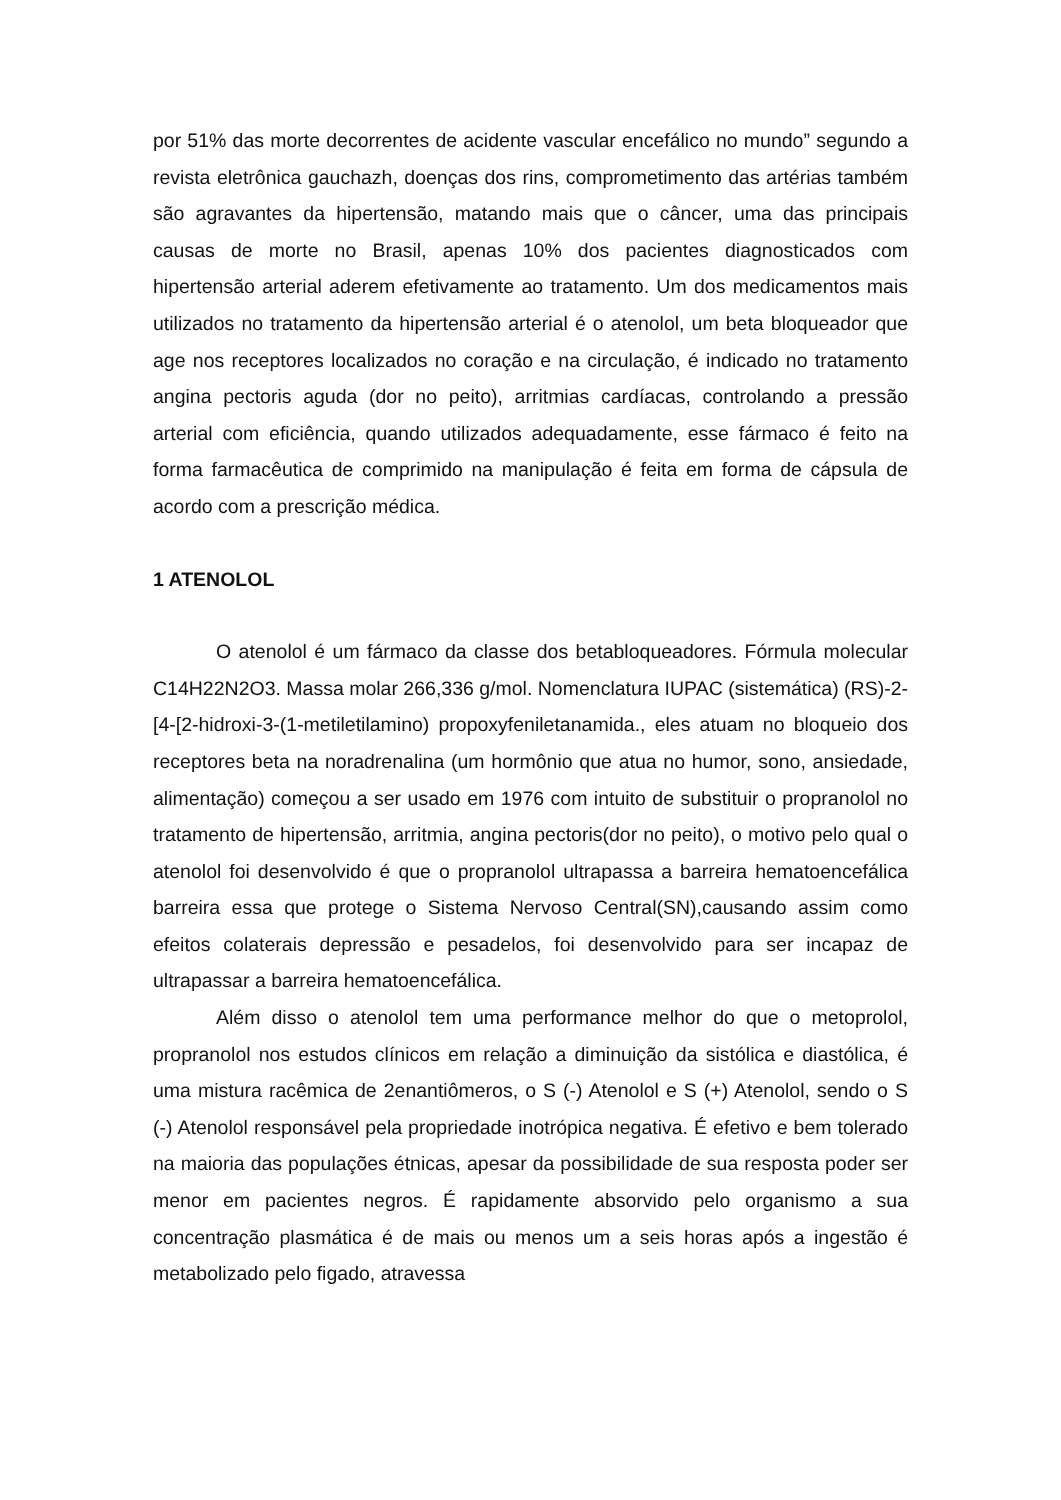por 51% das morte decorrentes de acidente vascular encefálico no mundo” segundo a revista eletrônica gauchazh, doenças dos rins, comprometimento das artérias também são agravantes da hipertensão, matando mais que o câncer, uma das principais causas de morte no Brasil, apenas 10% dos pacientes diagnosticados com hipertensão arterial aderem efetivamente ao tratamento. Um dos medicamentos mais utilizados no tratamento da hipertensão arterial é o atenolol, um beta bloqueador que age nos receptores localizados no coração e na circulação, é indicado no tratamento angina pectoris aguda (dor no peito), arritmias cardíacas, controlando a pressão arterial com eficiência, quando utilizados adequadamente, esse fármaco é feito na forma farmacêutica de comprimido na manipulação é feita em forma de cápsula de acordo com a prescrição médica.
1 ATENOLOL
O atenolol é um fármaco da classe dos betabloqueadores. Fórmula molecular C14H22N2O3. Massa molar 266,336 g/mol. Nomenclatura IUPAC (sistemática) (RS)-2-[4-[2-hidroxi-3-(1-metiletilamino) propoxyfeniletanamida., eles atuam no bloqueio dos receptores beta na noradrenalina (um hormônio que atua no humor, sono, ansiedade, alimentação) começou a ser usado em 1976 com intuito de substituir o propranolol no tratamento de hipertensão, arritmia, angina pectoris(dor no peito), o motivo pelo qual o atenolol foi desenvolvido é que o propranolol ultrapassa a barreira hematoencefálica barreira essa que protege o Sistema Nervoso Central(SN),causando assim como efeitos colaterais depressão e pesadelos, foi desenvolvido para ser incapaz de ultrapassar a barreira hematoencefálica.
Além disso o atenolol tem uma performance melhor do que o metoprolol, propranolol nos estudos clínicos em relação a diminuição da sistólica e diastólica, é uma mistura racêmica de 2enantiômeros, o S (-) Atenolol e S (+) Atenolol, sendo o S (-) Atenolol responsável pela propriedade inotrópica negativa. É efetivo e bem tolerado na maioria das populações étnicas, apesar da possibilidade de sua resposta poder ser menor em pacientes negros. É rapidamente absorvido pelo organismo a sua concentração plasmática é de mais ou menos um a seis horas após a ingestão é metabolizado pelo figado, atravessa